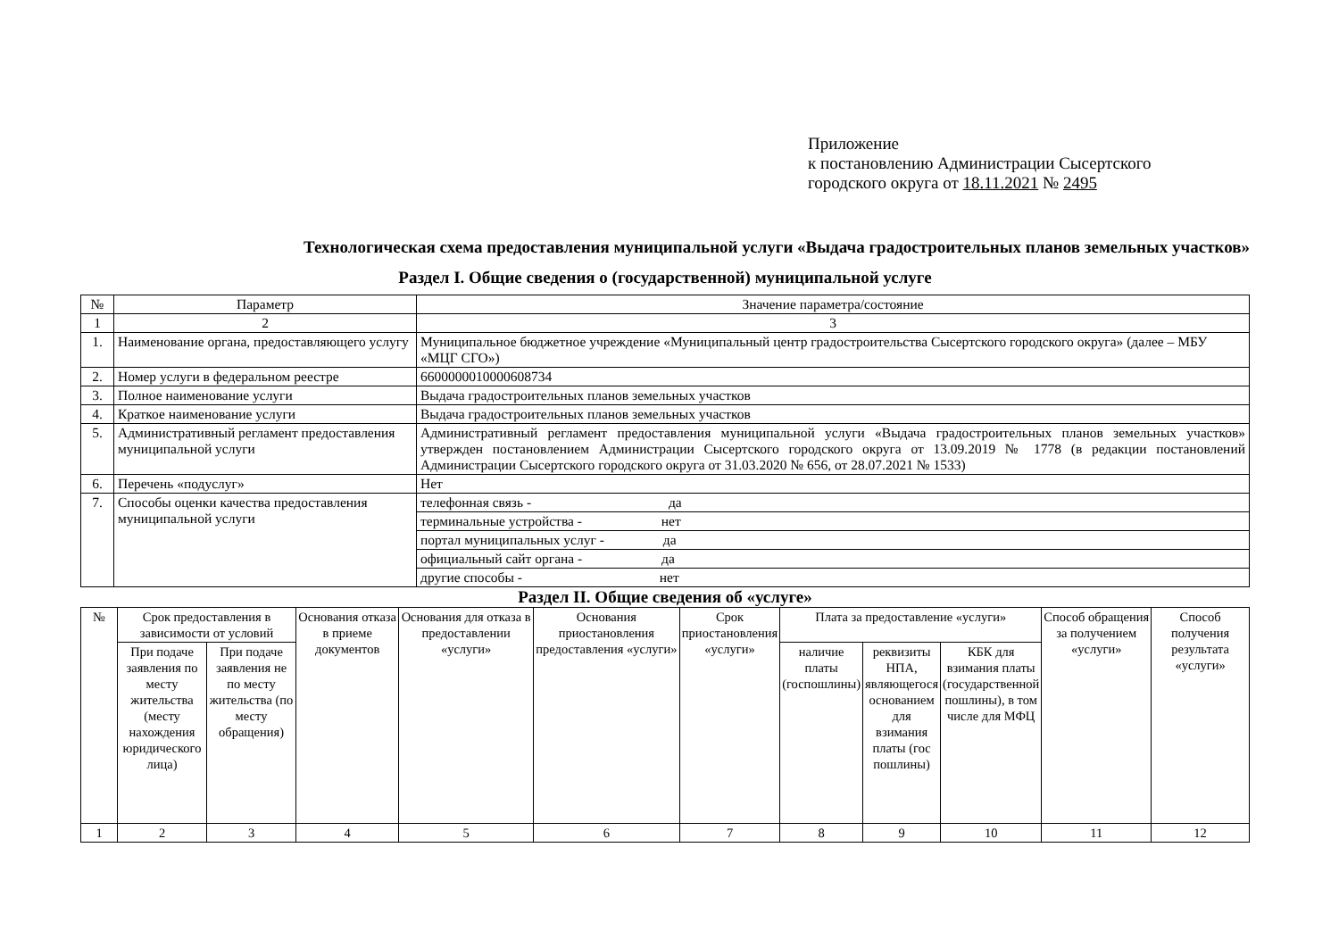Приложение
к постановлению Администрации Сысертского
городского округа от 18.11.2021 № 2495
Технологическая схема предоставления муниципальной услуги «Выдача градостроительных планов земельных участков»
Раздел I. Общие сведения о (государственной) муниципальной услуге
| № | Параметр | Значение параметра/состояние |
| --- | --- | --- |
| 1 | 2 | 3 |
| 1. | Наименование органа, предоставляющего услугу | Муниципальное бюджетное учреждение «Муниципальный центр градостроительства Сысертского городского округа» (далее – МБУ «МЦГ СГО») |
| 2. | Номер услуги в федеральном реестре | 6600000010000608734 |
| 3. | Полное наименование услуги | Выдача градостроительных планов земельных участков |
| 4. | Краткое наименование услуги | Выдача градостроительных планов земельных участков |
| 5. | Административный регламент предоставления муниципальной услуги | Административный регламент предоставления муниципальной услуги «Выдача градостроительных планов земельных участков» утвержден постановлением Администрации Сысертского городского округа от 13.09.2019 № 1778 (в редакции постановлений Администрации Сысертского городского округа от 31.03.2020 № 656, от 28.07.2021 № 1533) |
| 6. | Перечень «подуслуг» | Нет |
| 7. | Способы оценки качества предоставления муниципальной услуги | телефонная связь - да |
| | | терминальные устройства - нет |
| | | портал муниципальных услуг - да |
| | | официальный сайт органа - да |
| | | другие способы - нет |
Раздел II. Общие сведения об «услуге»
| № | Срок предоставления в зависимости от условий | | Основания отказа в приеме документов | Основания для отказа в предоставлении «услуги» | Основания приостановления предоставления «услуги» | Срок приостановления «услуги» | Плата за предоставление «услуги» | | | Способ обращения за получением «услуги» | Способ получения результата «услуги» |
| --- | --- | --- | --- | --- | --- | --- | --- | --- | --- | --- | --- |
| | При подаче заявления по месту жительства (месту нахождения юридического лица) | При подаче заявления не по месту жительства (по месту обращения) | | | | | наличие платы (госпошлины) | реквизиты НПА, являющегося основанием для взимания платы (гос пошлины) | КБК для взимания платы (государственной пошлины), в том числе для МФЦ | | |
| 1 | 2 | 3 | 4 | 5 | 6 | 7 | 8 | 9 | 10 | 11 | 12 |